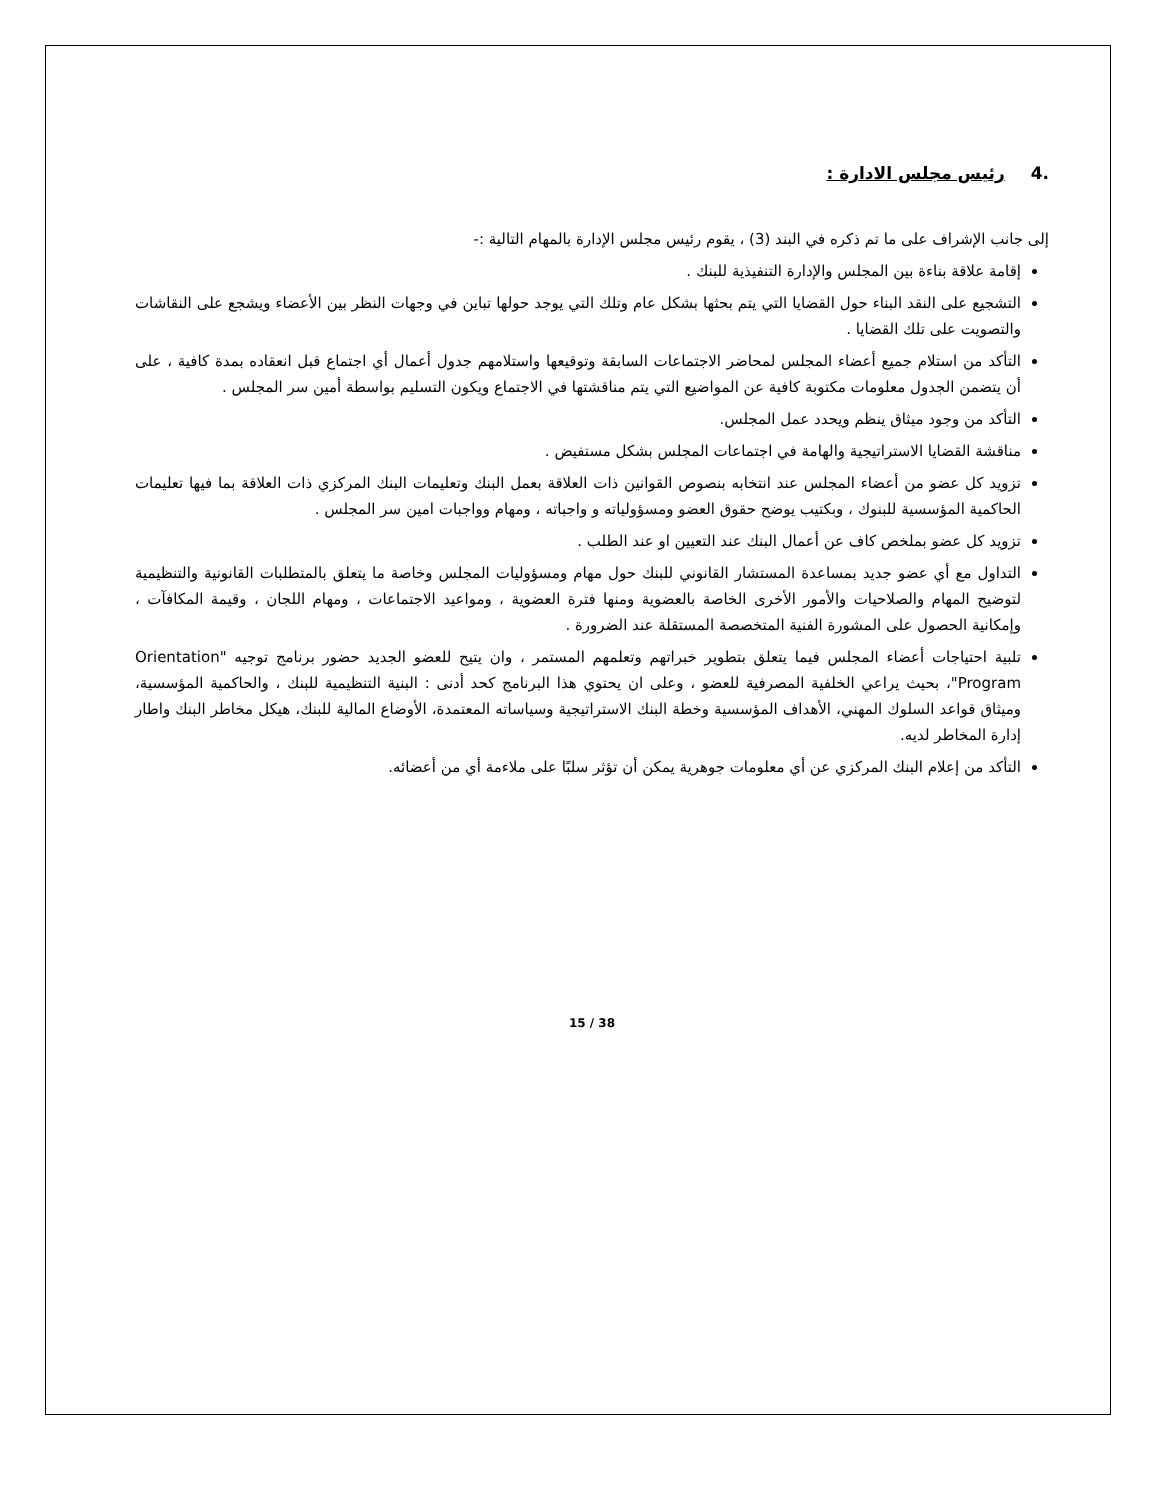.4 رئيس مجلس الادارة :
إلى جانب الإشراف على ما تم ذكره في البند (3) ، يقوم رئيس مجلس الإدارة بالمهام التالية :-
إقامة علاقة بناءة بين المجلس والإدارة التنفيذية للبنك .
التشجيع على النقد البناء حول القضايا التي يتم بحثها بشكل عام وتلك التي يوجد حولها تباين في وجهات النظر بين الأعضاء ويشجع على النقاشات والتصويت على تلك القضايا .
التأكد من استلام جميع أعضاء المجلس لمحاضر الاجتماعات السابقة وتوقيعها واستلامهم جدول أعمال أي اجتماع قبل انعقاده بمدة كافية ، على أن يتضمن الجدول معلومات مكتوبة كافية عن المواضيع التي يتم مناقشتها في الاجتماع ويكون التسليم بواسطة أمين سر المجلس .
التأكد من وجود ميثاق ينظم ويحدد عمل المجلس.
مناقشة القضايا الاستراتيجية والهامة في اجتماعات المجلس بشكل مستفيض .
تزويد كل عضو من أعضاء المجلس عند انتخابه بنصوص القوانين ذات العلاقة بعمل البنك وتعليمات البنك المركزي ذات العلاقة بما فيها تعليمات الحاكمية المؤسسية للبنوك ، وبكتيب يوضح حقوق العضو ومسؤولياته و واجباته ، ومهام وواجبات امين سر المجلس .
تزويد كل عضو بملخص كاف عن أعمال البنك عند التعيين او عند الطلب .
التداول مع أي عضو جديد بمساعدة المستشار القانوني للبنك حول مهام ومسؤوليات المجلس وخاصة ما يتعلق بالمتطلبات القانونية والتنظيمية لتوضيح المهام والصلاحيات والأمور الأخرى الخاصة بالعضوية ومنها فترة العضوية ، ومواعيد الاجتماعات ، ومهام اللجان ، وقيمة المكافآت ، وإمكانية الحصول على المشورة الفنية المتخصصة المستقلة عند الضرورة .
تلبية احتياجات أعضاء المجلس فيما يتعلق بتطوير خبراتهم وتعلمهم المستمر ، وان يتيح للعضو الجديد حضور برنامج توجيه "Orientation Program"، بحيث يراعي الخلفية المصرفية للعضو ، وعلى ان يحتوي هذا البرنامج كحد أدنى : البنية التنظيمية للبنك ، والحاكمية المؤسسية، وميثاق قواعد السلوك المهني، الأهداف المؤسسية وخطة البنك الاستراتيجية وسياساته المعتمدة، الأوضاع المالية للبنك، هيكل مخاطر البنك واطار إدارة المخاطر لديه.
التأكد من إعلام البنك المركزي عن أي معلومات جوهرية يمكن أن تؤثر سلبًا على ملاءمة أي من أعضائه.
15 / 38